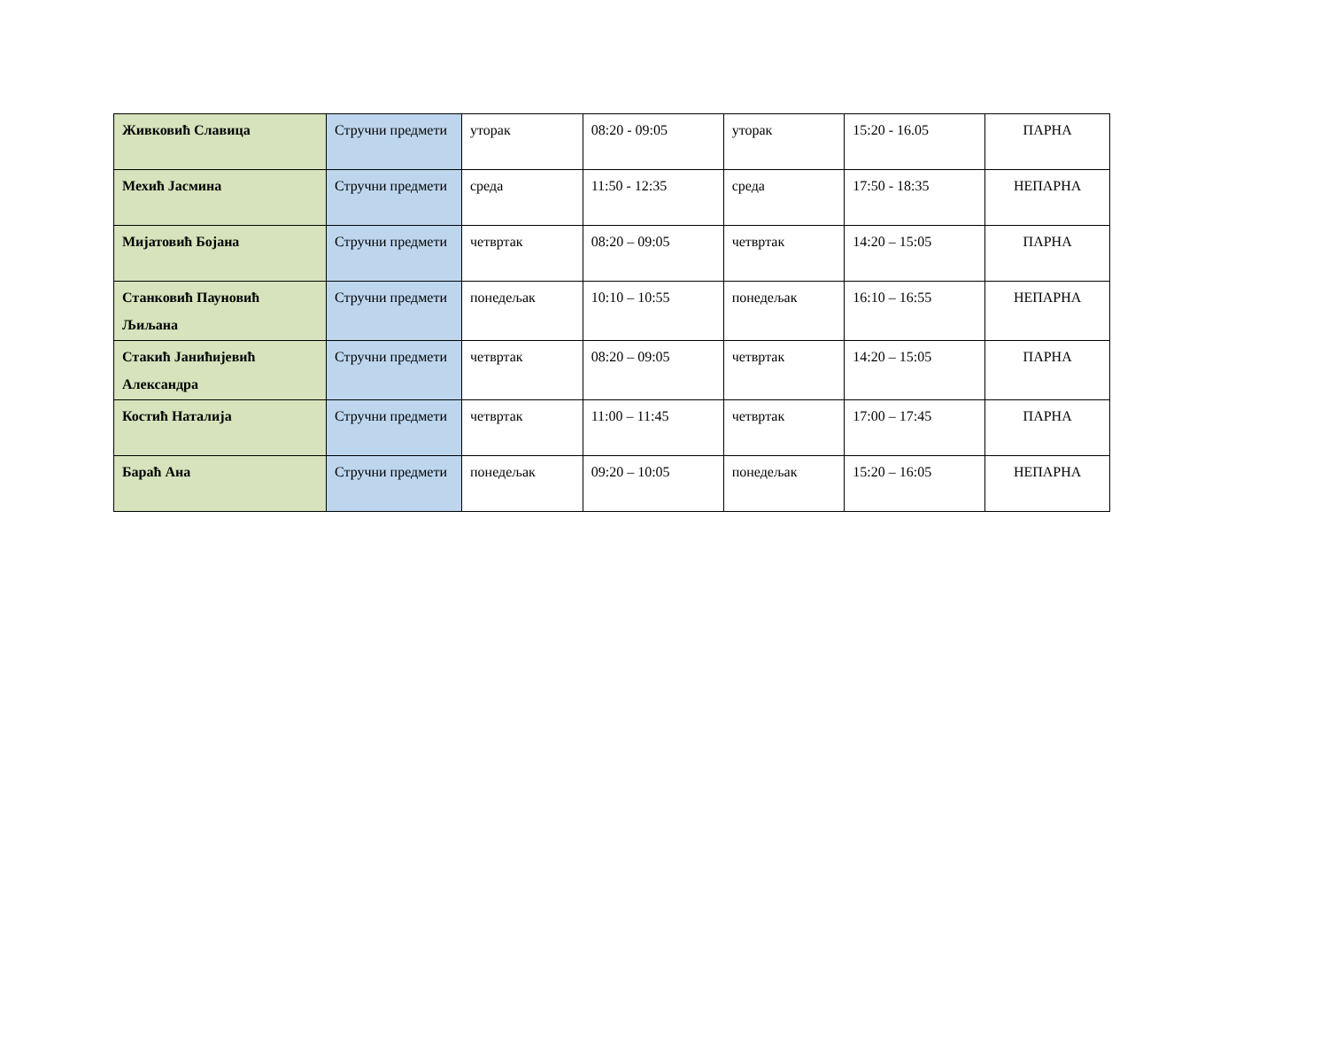| Живковић Славица | Стручни предмети | уторак | 08:20 - 09:05 | уторак | 15:20 - 16.05 | ПАРНА |
| Мехић Јасмина | Стручни предмети | среда | 11:50 - 12:35 | среда | 17:50 - 18:35 | НЕПАРНА |
| Мијатовић Бојана | Стручни предмети | четвртак | 08:20 – 09:05 | четвртак | 14:20 – 15:05 | ПАРНА |
| Станковић Пауновић Љиљана | Стручни предмети | понедељак | 10:10 – 10:55 | понедељак | 16:10 – 16:55 | НЕПАРНА |
| Стакић Јанићијевић Александра | Стручни предмети | четвртак | 08:20 – 09:05 | четвртак | 14:20 – 15:05 | ПАРНА |
| Костић Наталија | Стручни предмети | четвртак | 11:00 – 11:45 | четвртак | 17:00 – 17:45 | ПАРНА |
| Бараћ Ана | Стручни предмети | понедељак | 09:20 – 10:05 | понедељак | 15:20 – 16:05 | НЕПАРНА |